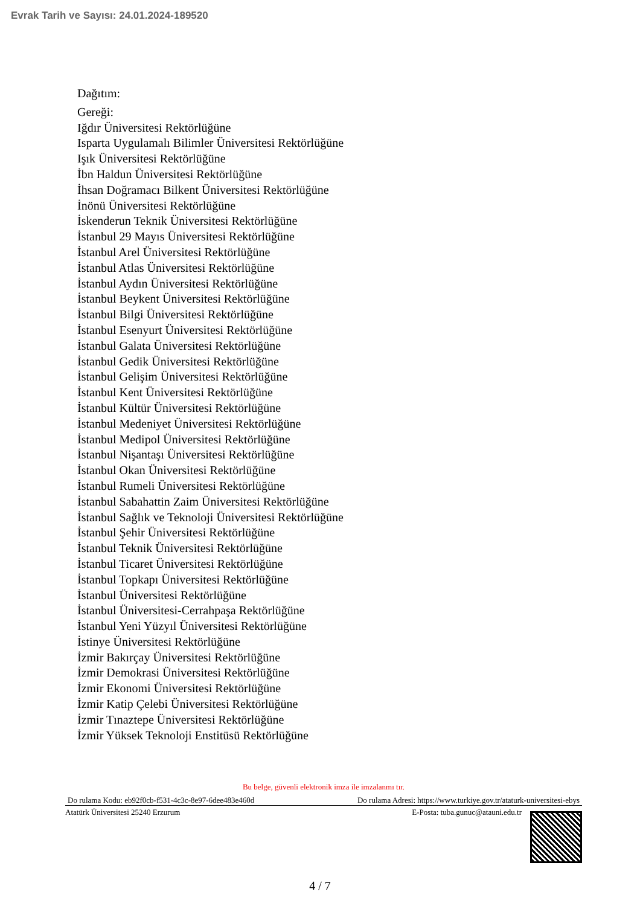Evrak Tarih ve Sayısı: 24.01.2024-189520
Dağıtım:
Gereği:
Iğdır Üniversitesi Rektörlüğüne
Isparta Uygulamalı Bilimler Üniversitesi Rektörlüğüne
Işık Üniversitesi Rektörlüğüne
İbn Haldun Üniversitesi Rektörlüğüne
İhsan Doğramacı Bilkent Üniversitesi Rektörlüğüne
İnönü Üniversitesi Rektörlüğüne
İskenderun Teknik Üniversitesi Rektörlüğüne
İstanbul 29 Mayıs Üniversitesi Rektörlüğüne
İstanbul Arel Üniversitesi Rektörlüğüne
İstanbul Atlas Üniversitesi Rektörlüğüne
İstanbul Aydın Üniversitesi Rektörlüğüne
İstanbul Beykent Üniversitesi Rektörlüğüne
İstanbul Bilgi Üniversitesi Rektörlüğüne
İstanbul Esenyurt Üniversitesi Rektörlüğüne
İstanbul Galata Üniversitesi Rektörlüğüne
İstanbul Gedik Üniversitesi Rektörlüğüne
İstanbul Gelişim Üniversitesi Rektörlüğüne
İstanbul Kent Üniversitesi Rektörlüğüne
İstanbul Kültür Üniversitesi Rektörlüğüne
İstanbul Medeniyet Üniversitesi Rektörlüğüne
İstanbul Medipol Üniversitesi Rektörlüğüne
İstanbul Nişantaşı Üniversitesi Rektörlüğüne
İstanbul Okan Üniversitesi Rektörlüğüne
İstanbul Rumeli Üniversitesi Rektörlüğüne
İstanbul Sabahattin Zaim Üniversitesi Rektörlüğüne
İstanbul Sağlık ve Teknoloji Üniversitesi Rektörlüğüne
İstanbul Şehir Üniversitesi Rektörlüğüne
İstanbul Teknik Üniversitesi Rektörlüğüne
İstanbul Ticaret Üniversitesi Rektörlüğüne
İstanbul Topkapı Üniversitesi Rektörlüğüne
İstanbul Üniversitesi Rektörlüğüne
İstanbul Üniversitesi-Cerrahpaşa Rektörlüğüne
İstanbul Yeni Yüzyıl Üniversitesi Rektörlüğüne
İstinye Üniversitesi Rektörlüğüne
İzmir Bakırçay Üniversitesi Rektörlüğüne
İzmir Demokrasi Üniversitesi Rektörlüğüne
İzmir Ekonomi Üniversitesi Rektörlüğüne
İzmir Katip Çelebi Üniversitesi Rektörlüğüne
İzmir Tınaztepe Üniversitesi Rektörlüğüne
İzmir Yüksek Teknoloji Enstitüsü Rektörlüğüne
Bu belge, güvenli elektronik imza ile imzalanmı tır.
Do rulama Kodu: eb92f0cb-f531-4c3c-8e97-6dee483e460d Do rulama Adresi: https://www.turkiye.gov.tr/ataturk-universitesi-ebys
Atatürk Üniversitesi 25240 Erzurum E-Posta: tuba.gunuc@atauni.edu.tr
4 / 7